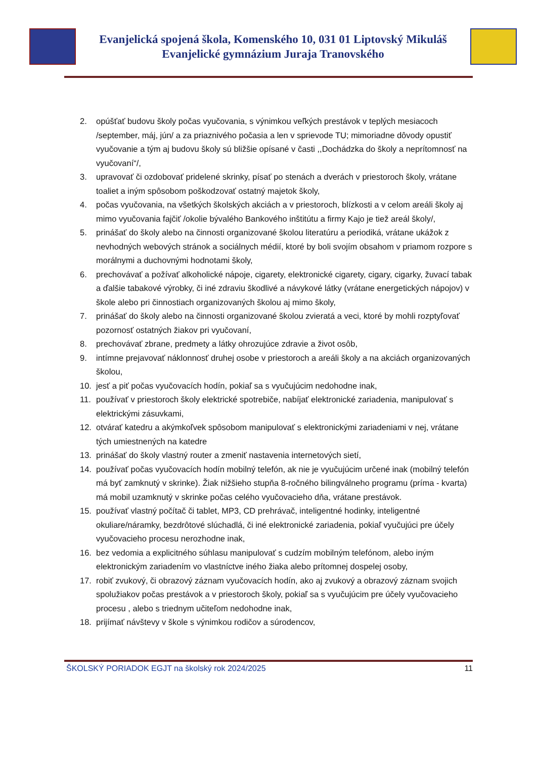Evanjelická spojená škola, Komenského 10, 031 01 Liptovský Mikuláš
Evanjelické gymnázium Juraja Tranovského
2. opúšťať budovu školy počas vyučovania, s výnimkou veľkých prestávok v teplých mesiacoch /september, máj, jún/ a za priaznivého počasia a len v sprievode TU; mimoriadne dôvody opustiť vyučovanie a tým aj budovu školy sú bližšie opísané v časti ,,Dochádzka do školy a neprítomnosť na vyučovaní“/,
3. upravovať či ozdobovať pridelené skrinky, písať po stenách a dverách v priestoroch školy, vrátane toaliet a iným spôsobom poškodzovať ostatný majetok školy,
4. počas vyučovania, na všetkých školských akciách a v priestoroch, blízkosti a v celom areáli školy aj mimo vyučovania fajčiť /okolie bývalého Bankového inštitútu a firmy Kajo je tiež areál školy/,
5. prinášať do školy alebo na činnosti organizované školou literatúru a periodiká, vrátane ukážok z nevhodných webových stránok a sociálnych médií, ktoré by boli svojím obsahom v priamom rozpore s morálnymi a duchovnými hodnotami školy,
6. prechovávať a požívať alkoholické nápoje, cigarety, elektronické cigarety, cigary, cigarky, žuvací tabak a ďalšie tabakové výrobky, či iné zdraviu škodlivé a návykové látky (vrátane energetických nápojov) v škole alebo pri činnostiach organizovaných školou aj mimo školy,
7. prinášať do školy alebo na činnosti organizované školou zvieratá a veci, ktoré by mohli rozptyľovať pozornosť ostatných žiakov pri vyučovaní,
8. prechovávať zbrane, predmety a látky ohrozujúce zdravie a život osôb,
9. intímne prejavovať náklonnosť druhej osobe v priestoroch a areáli školy a na akciách organizovaných školou,
10. jesť a piť počas vyučovacích hodín, pokiaľ sa s vyučujúcim nedohodne inak,
11. používať v priestoroch školy elektrické spotrebiče, nabíjať elektronické zariadenia, manipulovať s elektrickými zásuvkami,
12. otvárať katedru a akýmkoľvek spôsobom manipulovať s elektronickými zariadeniami v nej, vrátane tých umiestnených na katedre
13. prinášať do školy vlastný router a zmeniť nastavenia internetových sietí,
14. používať počas vyučovacích hodín mobilný telefón, ak nie je vyučujúcim určené inak (mobilný telefón má byť zamknutý v skrinke). Žiak nižšieho stupňa 8-ročného bilingválneho programu (príma - kvarta) má mobil uzamknutý v skrinke počas celého vyučovacieho dňa, vrátane prestávok.
15. používať vlastný počítač či tablet, MP3, CD prehrávač, inteligentné hodinky, inteligentné okuliare/náramky, bezdrôtové slúchadlá, či iné elektronické zariadenia, pokiaľ vyučujúci pre účely vyučovacieho procesu nerozhodne inak,
16. bez vedomia a explicitného súhlasu manipulovať s cudzím mobilným telefónom, alebo iným elektronickým zariadením vo vlastníctve iného žiaka alebo prítomnej dospelej osoby,
17. robiť zvukový, či obrazový záznam vyučovacích hodín, ako aj zvukový a obrazový záznam svojich spolužiakov počas prestávok a v priestoroch školy, pokiaľ sa s vyučujúcim pre účely vyučovacieho procesu , alebo s triednym učiteľom nedohodne inak,
18. prijímať návštevy v škole s výnimkou rodičov a súrodencov,
ŠKOLSKÝ PORIADOK EGJT na školský rok 2024/2025 11